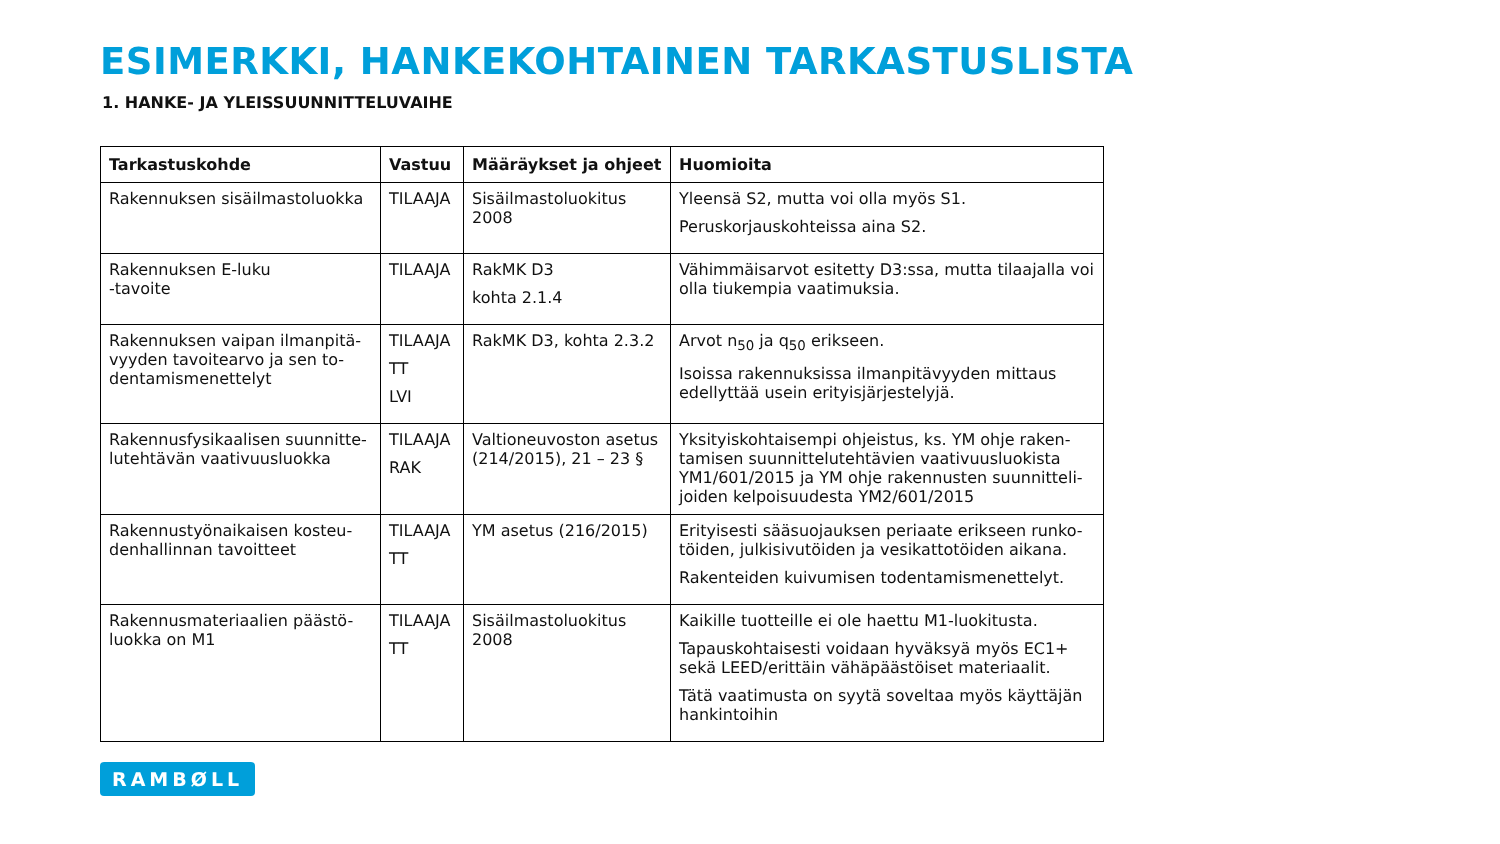ESIMERKKI, HANKEKOHTAINEN TARKASTUSLISTA
1. HANKE- JA YLEISSUUNNITTELUVAIHE
| Tarkastuskohde | Vastuu | Määräykset ja ohjeet | Huomioita |
| --- | --- | --- | --- |
| Rakennuksen sisäilmastoluokka | TILAAJA | Sisäilmastoluokitus 2008 | Yleensä S2, mutta voi olla myös S1. Peruskorjauskohteissa aina S2. |
| Rakennuksen E-luku -tavoite | TILAAJA | RakMK D3 kohta 2.1.4 | Vähimmäisarvot esitetty D3:ssa, mutta tilaajalla voi olla tiukempia vaatimuksia. |
| Rakennuksen vaipan ilmanpitä-vyyden tavoitearvo ja sen to-dentamismenettelyt | TILAAJA TT LVI | RakMK D3, kohta 2.3.2 | Arvot n<sub>50</sub> ja q<sub>50</sub> erikseen. Isoissa rakennuksissa ilmanpitävyyden mittaus edellyttää usein erityisjärjestelyjä. |
| Rakennusfysikaalisen suunnitte-lutehtävän vaativuusluokka | TILAAJA RAK | Valtioneuvoston asetus (214/2015), 21 – 23 § | Yksityiskohtaisempi ohjeistus, ks. YM ohje raken-tamisen suunnittelutehtävien vaativuusluokista YM1/601/2015 ja YM ohje rakennusten suunnitteli-joiden kelpoisuudesta YM2/601/2015 |
| Rakennustyönaikaisen kosteu-denhallinnan tavoitteet | TILAAJA TT | YM asetus (216/2015) | Erityisesti sääsuojauksen periaate erikseen runko-töiden, julkisivutöiden ja vesikattotöiden aikana. Rakenteiden kuivumisen todentamismenettelyt. |
| Rakennusmateriaalien päästö-luokka on M1 | TILAAJA TT | Sisäilmastoluokitus 2008 | Kaikille tuotteille ei ole haettu M1-luokitusta. Tapauskohtaisesti voidaan hyväksyä myös EC1+ sekä LEED/erittäin vähäpäästöiset materiaalit. Tätä vaatimusta on syytä soveltaa myös käyttäjän hankintoihin |
RAMBØLL